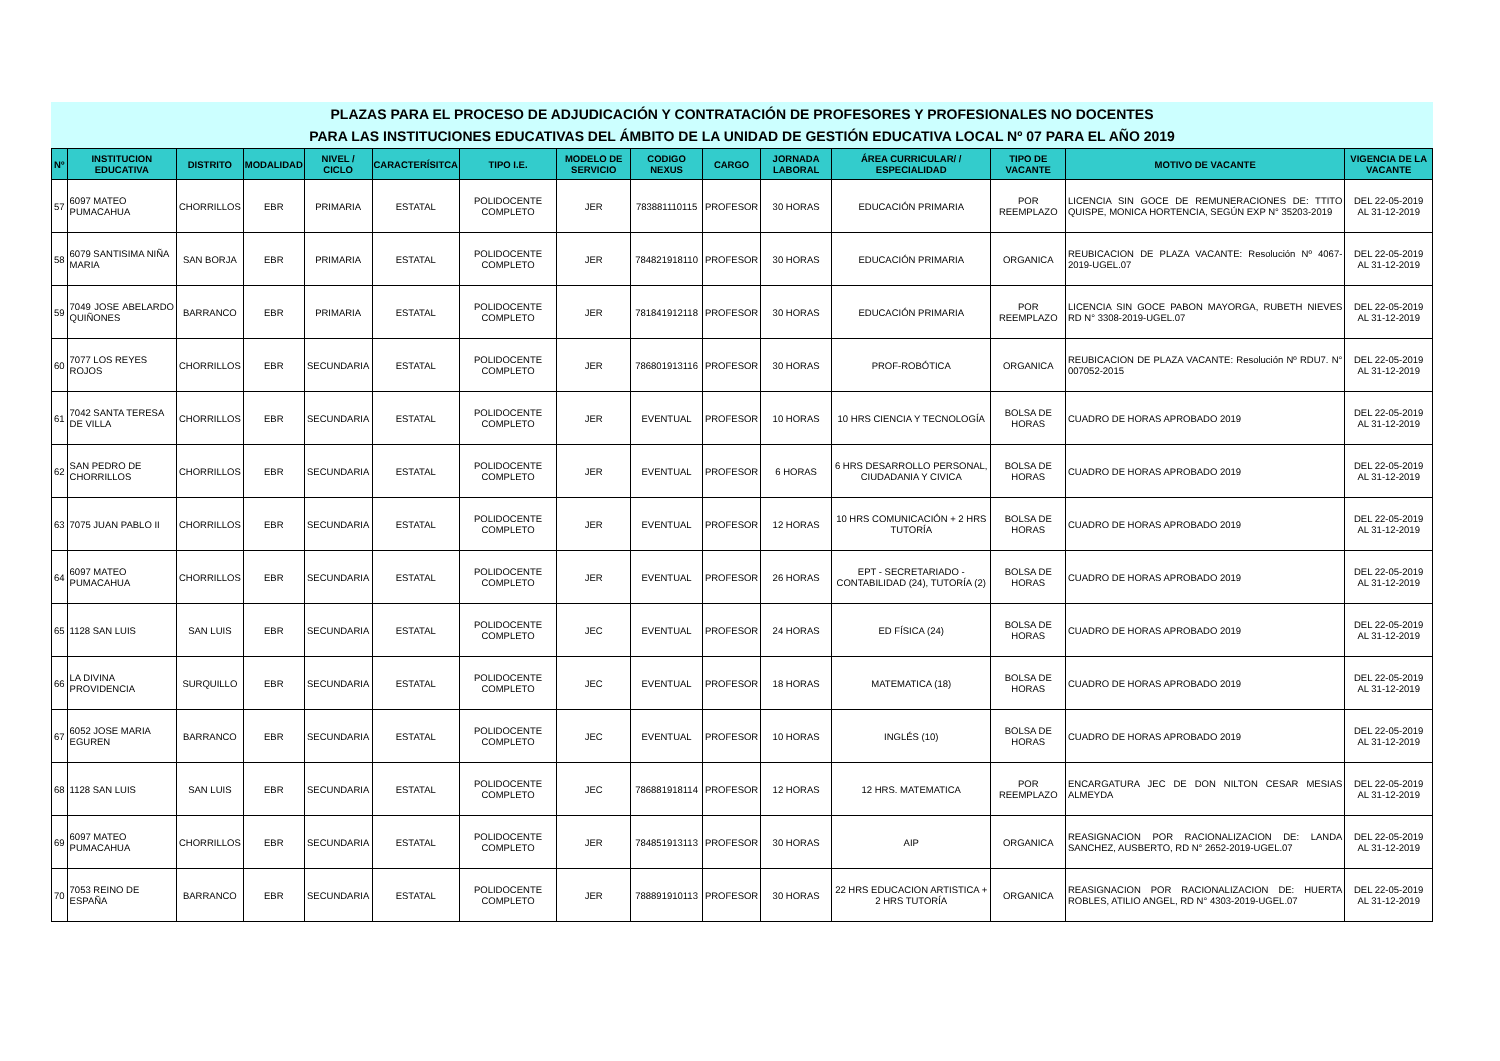PLAZAS PARA EL PROCESO DE ADJUDICACIÓN Y CONTRATACIÓN DE PROFESORES Y PROFESIONALES NO DOCENTES
PARA LAS INSTITUCIONES EDUCATIVAS DEL ÁMBITO DE LA UNIDAD DE GESTIÓN EDUCATIVA LOCAL Nº 07 PARA EL AÑO 2019
| Nº | INSTITUCION EDUCATIVA | DISTRITO | MODALIDAD | NIVEL / CICLO | CARACTERÍSITCA | TIPO I.E. | MODELO DE SERVICIO | CODIGO NEXUS | CARGO | JORNADA LABORAL | ÁREA CURRICULAR/ / ESPECIALIDAD | TIPO DE VACANTE | MOTIVO DE VACANTE | VIGENCIA DE LA VACANTE |
| --- | --- | --- | --- | --- | --- | --- | --- | --- | --- | --- | --- | --- | --- | --- |
| 57 | 6097 MATEO PUMACAHUA | CHORRILLOS | EBR | PRIMARIA | ESTATAL | POLIDOCENTE COMPLETO | JER | 783881110115 | PROFESOR | 30 HORAS | EDUCACIÓN PRIMARIA | POR REEMPLAZO | LICENCIA SIN GOCE DE REMUNERACIONES DE: TTITO QUISPE, MONICA HORTENCIA, SEGÚN EXP N° 35203-2019 | DEL 22-05-2019 AL 31-12-2019 |
| 58 | 6079 SANTISIMA NIÑA MARIA | SAN BORJA | EBR | PRIMARIA | ESTATAL | POLIDOCENTE COMPLETO | JER | 784821918110 | PROFESOR | 30 HORAS | EDUCACIÓN PRIMARIA | ORGANICA | REUBICACION DE PLAZA VACANTE: Resolución Nº 4067-2019-UGEL.07 | DEL 22-05-2019 AL 31-12-2019 |
| 59 | 7049 JOSE ABELARDO QUIÑONES | BARRANCO | EBR | PRIMARIA | ESTATAL | POLIDOCENTE COMPLETO | JER | 781841912118 | PROFESOR | 30 HORAS | EDUCACIÓN PRIMARIA | POR REEMPLAZO | LICENCIA SIN GOCE PABON MAYORGA, RUBETH NIEVES RD N° 3308-2019-UGEL.07 | DEL 22-05-2019 AL 31-12-2019 |
| 60 | 7077 LOS REYES ROJOS | CHORRILLOS | EBR | SECUNDARIA | ESTATAL | POLIDOCENTE COMPLETO | JER | 786801913116 | PROFESOR | 30 HORAS | PROF-ROBÓTICA | ORGANICA | REUBICACION DE PLAZA VACANTE: Resolución Nº RDU7. N° 007052-2015 | DEL 22-05-2019 AL 31-12-2019 |
| 61 | 7042 SANTA TERESA DE VILLA | CHORRILLOS | EBR | SECUNDARIA | ESTATAL | POLIDOCENTE COMPLETO | JER | EVENTUAL | PROFESOR | 10 HORAS | 10 HRS CIENCIA Y TECNOLOGÍA | BOLSA DE HORAS | CUADRO DE HORAS APROBADO 2019 | DEL 22-05-2019 AL 31-12-2019 |
| 62 | SAN PEDRO DE CHORRILLOS | CHORRILLOS | EBR | SECUNDARIA | ESTATAL | POLIDOCENTE COMPLETO | JER | EVENTUAL | PROFESOR | 6 HORAS | 6 HRS DESARROLLO PERSONAL, CIUDADANIA Y CIVICA | BOLSA DE HORAS | CUADRO DE HORAS APROBADO 2019 | DEL 22-05-2019 AL 31-12-2019 |
| 63 | 7075 JUAN PABLO II | CHORRILLOS | EBR | SECUNDARIA | ESTATAL | POLIDOCENTE COMPLETO | JER | EVENTUAL | PROFESOR | 12 HORAS | 10 HRS COMUNICACIÓN + 2 HRS TUTORÍA | BOLSA DE HORAS | CUADRO DE HORAS APROBADO 2019 | DEL 22-05-2019 AL 31-12-2019 |
| 64 | 6097 MATEO PUMACAHUA | CHORRILLOS | EBR | SECUNDARIA | ESTATAL | POLIDOCENTE COMPLETO | JER | EVENTUAL | PROFESOR | 26 HORAS | EPT - SECRETARIADO - CONTABILIDAD (24), TUTORÍA (2) | BOLSA DE HORAS | CUADRO DE HORAS APROBADO 2019 | DEL 22-05-2019 AL 31-12-2019 |
| 65 | 1128 SAN LUIS | SAN LUIS | EBR | SECUNDARIA | ESTATAL | POLIDOCENTE COMPLETO | JEC | EVENTUAL | PROFESOR | 24 HORAS | ED FÍSICA (24) | BOLSA DE HORAS | CUADRO DE HORAS APROBADO 2019 | DEL 22-05-2019 AL 31-12-2019 |
| 66 | LA DIVINA PROVIDENCIA | SURQUILLO | EBR | SECUNDARIA | ESTATAL | POLIDOCENTE COMPLETO | JEC | EVENTUAL | PROFESOR | 18 HORAS | MATEMATICA (18) | BOLSA DE HORAS | CUADRO DE HORAS APROBADO 2019 | DEL 22-05-2019 AL 31-12-2019 |
| 67 | 6052 JOSE MARIA EGUREN | BARRANCO | EBR | SECUNDARIA | ESTATAL | POLIDOCENTE COMPLETO | JEC | EVENTUAL | PROFESOR | 10 HORAS | INGLÉS (10) | BOLSA DE HORAS | CUADRO DE HORAS APROBADO 2019 | DEL 22-05-2019 AL 31-12-2019 |
| 68 | 1128 SAN LUIS | SAN LUIS | EBR | SECUNDARIA | ESTATAL | POLIDOCENTE COMPLETO | JEC | 786881918114 | PROFESOR | 12 HORAS | 12 HRS. MATEMATICA | POR REEMPLAZO | ENCARGATURA JEC DE DON NILTON CESAR MESIAS ALMEYDA | DEL 22-05-2019 AL 31-12-2019 |
| 69 | 6097 MATEO PUMACAHUA | CHORRILLOS | EBR | SECUNDARIA | ESTATAL | POLIDOCENTE COMPLETO | JER | 784851913113 | PROFESOR | 30 HORAS | AIP | ORGANICA | REASIGNACION POR RACIONALIZACION DE: LANDA SANCHEZ, AUSBERTO, RD N° 2652-2019-UGEL.07 | DEL 22-05-2019 AL 31-12-2019 |
| 70 | 7053 REINO DE ESPAÑA | BARRANCO | EBR | SECUNDARIA | ESTATAL | POLIDOCENTE COMPLETO | JER | 788891910113 | PROFESOR | 30 HORAS | 22 HRS EDUCACION ARTISTICA + 2 HRS TUTORÍA | ORGANICA | REASIGNACION POR RACIONALIZACION DE: HUERTA ROBLES, ATILIO ANGEL, RD N° 4303-2019-UGEL.07 | DEL 22-05-2019 AL 31-12-2019 |